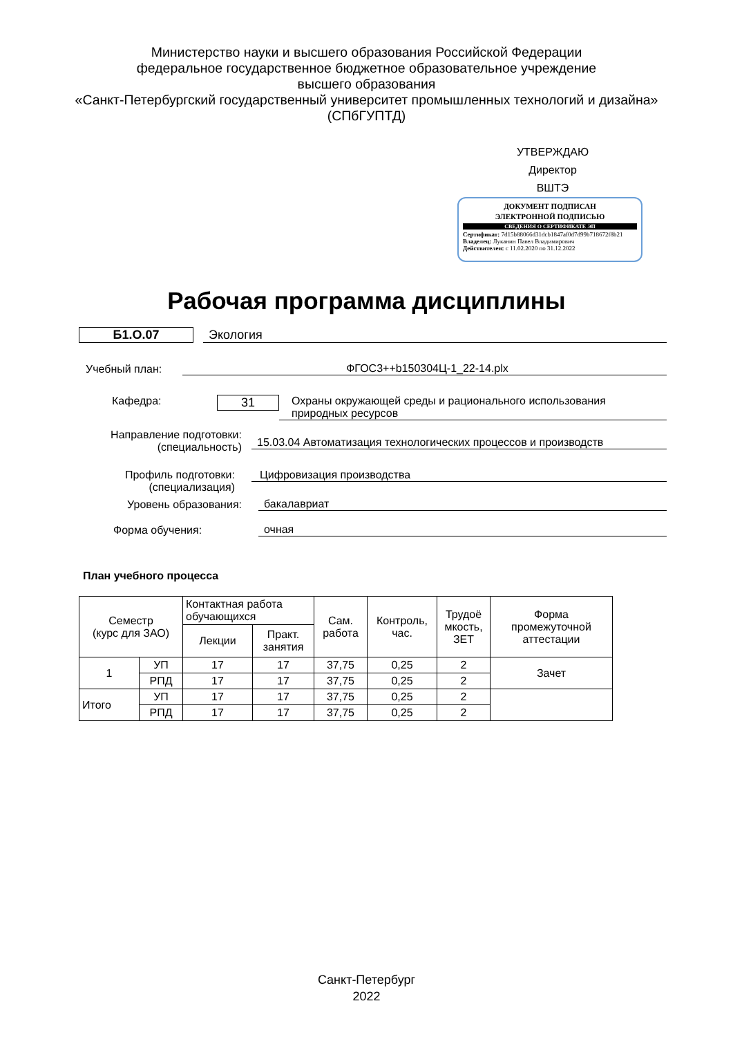Министерство науки и высшего образования Российской Федерации
федеральное государственное бюджетное образовательное учреждение
высшего образования
«Санкт-Петербургский государственный университет промышленных технологий и дизайна»
(СПбГУПТД)
УТВЕРЖДАЮ
Директор ВШТЭ
ДОКУМЕНТ ПОДПИСАН
ЭЛЕКТРОННОЙ ПОДПИСЬЮ
СВЕДЕНИЯ О СЕРТИФИКАТЕ ЭП
Сертификат: 7d15b88066d31dcb1847af0d7d99b718672f8b21
Владелец: Луканин Павел Владимирович
Действителен: с 11.02.2020 по 31.12.2022
Рабочая программа дисциплины
Б1.О.07
Экология
Учебный план:
ФГОС3++b150304Ц-1_22-14.plx
Кафедра:
31
Охраны окружающей среды и рационального использования
природных ресурсов
Направление подготовки:
(специальность)
15.03.04 Автоматизация технологических процессов и производств
Профиль подготовки:
(специализация)
Цифровизация производства
Уровень образования:
бакалавриат
Форма обучения:
очная
План учебного процесса
| Семестр (курс для ЗАО) | | Контактная работа обучающихся | | Сам. работа | Контроль, час. | Трудоё мкость, ЗЕТ | Форма промежуточной аттестации |
| --- | --- | --- | --- | --- | --- | --- | --- |
| | | Лекции | Практ. занятия | | | | |
| 1 | УП | 17 | 17 | 37,75 | 0,25 | 2 | Зачет |
| | РПД | 17 | 17 | 37,75 | 0,25 | 2 | |
| Итого | УП | 17 | 17 | 37,75 | 0,25 | 2 | |
| | РПД | 17 | 17 | 37,75 | 0,25 | 2 | |
Санкт-Петербург
2022